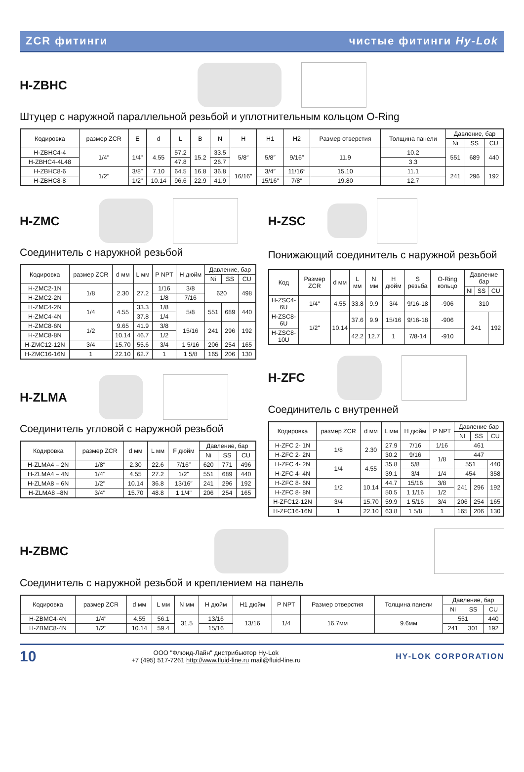ZCR фитинги чистые фитинги Hy-Lok
H-ZBHC
Штуцер с наружной параллельной резьбой и уплотнительным кольцом O-Ring
| Кодировка | размер ZCR | E | d | L | B | N | H | H1 | H2 | Размер отверстия | Толщина панели | Давление, бар | | |
| --- | --- | --- | --- | --- | --- | --- | --- | --- | --- | --- | --- | --- | --- | --- |
| | | | | | | | | | | | | Ni | SS | CU |
| H-ZBHC4-4 | 1/4" | 1/4" | 4.55 | 57.2 | 15.2 | 33.5 | 5/8″ | 5/8″ | 9/16″ | 11.9 | 10.2 | 551 | 689 | 440 |
| H-ZBHC4-4L48 | | | | 47.8 | | 26.7 | | | | | 3.3 | | | |
| H-ZBHC8-6 | 1/2" | 3/8″ | 7.10 | 64.5 | 16.8 | 36.8 | 16/16″ | 3/4″ | 11/16″ | 15.10 | 11.1 | 241 | 296 | 192 |
| H-ZBHC8-8 | | 1/2" | 10.14 | 96.6 | 22.9 | 41.9 | | 15/16″ | 7/8″ | 19.80 | 12.7 | | | |
H-ZMC
Соединитель с наружной резьбой
| Кодировка | размер ZCR | d мм | L мм | P NPT | H дюйм | Давление, бар | | |
| --- | --- | --- | --- | --- | --- | --- | --- | --- |
| | | | | | | Ni | SS | CU |
| H-ZMC2-1N | 1/8 | 2.30 | 27.2 | 1/16 | 3/8 | 620 | | 498 |
| H-ZMC2-2N | | | | 1/8 | 7/16 | | | |
| H-ZMC4-2N | 1/4 | 4.55 | 33.3 | 1/8 | 5/8 | 551 | 689 | 440 |
| H-ZMC4-4N | | | 37.8 | 1/4 | | | | |
| H-ZMC8-6N | 1/2 | 9.65 | 41.9 | 3/8 | 15/16 | 241 | 296 | 192 |
| H-ZMC8-8N | | 10.14 | 46.7 | 1/2 | | | | |
| H-ZMC12-12N | 3/4 | 15.70 | 55.6 | 3/4 | 1 5/16 | 206 | 254 | 165 |
| H-ZMC16-16N | 1 | 22.10 | 62.7 | 1 | 1 5/8 | 165 | 206 | 130 |
H-ZLMA
Соединитель угловой с наружной резьбой
| Кодировка | размер ZCR | d мм | L мм | F дюйм | Давление, бар | | |
| --- | --- | --- | --- | --- | --- | --- | --- |
| | | | | | Ni | SS | CU |
| H-ZLMA4 – 2N | 1/8″ | 2.30 | 22.6 | 7/16″ | 620 | 771 | 496 |
| H-ZLMA4 – 4N | 1/4" | 4.55 | 27.2 | 1/2" | 551 | 689 | 440 |
| H-ZLMA8 – 6N | 1/2" | 10.14 | 36.8 | 13/16″ | 241 | 296 | 192 |
| H-ZLMA8 –8N | 3/4" | 15.70 | 48.8 | 1 1/4" | 206 | 254 | 165 |
H-ZSC
Понижающий соединитель с наружной резьбой
| Код | Размер ZCR | d мм | L мм | N мм | H дюйм | S резьба | O-Ring кольцо | Давление бар | | |
| --- | --- | --- | --- | --- | --- | --- | --- | --- | --- | --- |
| | | | | | | | | NI | SS | CU |
| H-ZSC4-6U | 1/4″ | 4.55 | 33.8 | 9.9 | 3/4 | 9/16-18 | -906 | 310 | | |
| H-ZSC8-6U | 1/2" | 10.14 | 37.6 | 9.9 | 15/16 | 9/16-18 | -906 | 241 | | 192 |
| H-ZSC8-10U | | | 42.2 | 12.7 | 1 | 7/8-14 | -910 | | | |
H-ZFC
Соединитель с внутренней
| Кодировка | размер ZCR | d мм | L мм | H дюйм | P NPT | Давление бар | | |
| --- | --- | --- | --- | --- | --- | --- | --- | --- |
| | | | | | | NI | SS | CU |
| H-ZFC 2- 1N | 1/8 | 2.30 | 27.9 | 7/16 | 1/16 | 461 | | |
| H-ZFC 2- 2N | | | 30.2 | 9/16 | 1/8 | 447 | | |
| H-ZFC 4- 2N | 1/4 | 4.55 | 35.8 | 5/8 | | 551 | | 440 |
| H-ZFC 4- 4N | | | 39.1 | 3/4 | 1/4 | 454 | | 358 |
| H-ZFC 8- 6N | 1/2 | 10.14 | 44.7 | 15/16 | 3/8 | 241 | 296 | 192 |
| H-ZFC 8- 8N | | | 50.5 | 1 1/16 | 1/2 | | | |
| H-ZFC12-12N | 3/4 | 15.70 | 59.9 | 1 5/16 | 3/4 | 206 | 254 | 165 |
| H-ZFC16-16N | 1 | 22.10 | 63.8 | 1 5/8 | 1 | 165 | 206 | 130 |
H-ZBMC
Соединитель с наружной резьбой и креплением на панель
| Кодировка | размер ZCR | d мм | L мм | N мм | H дюйм | H1 дюйм | P NPT | Размер отверстия | Толщина панели | Давление, бар | | |
| --- | --- | --- | --- | --- | --- | --- | --- | --- | --- | --- | --- | --- |
| | | | | | | | | | | Ni | SS | CU |
| H-ZBMC4-4N | 1/4" | 4.55 | 56.1 | 31.5 | 13/16 | 13/16 | 1/4 | 16.7мм | 9.6мм | 551 | | 440 |
| H-ZBMC8-4N | 1/2" | 10.14 | 59.4 | | 15/16 | | | | | 241 | 301 | 192 |
10
ООО "Флюид-Лайн" дистрибьютор Hy-Lok
+7 (495) 517-7261 http://www.fluid-line.ru mail@fluid-line.ru
HY-LOK CORPORATION